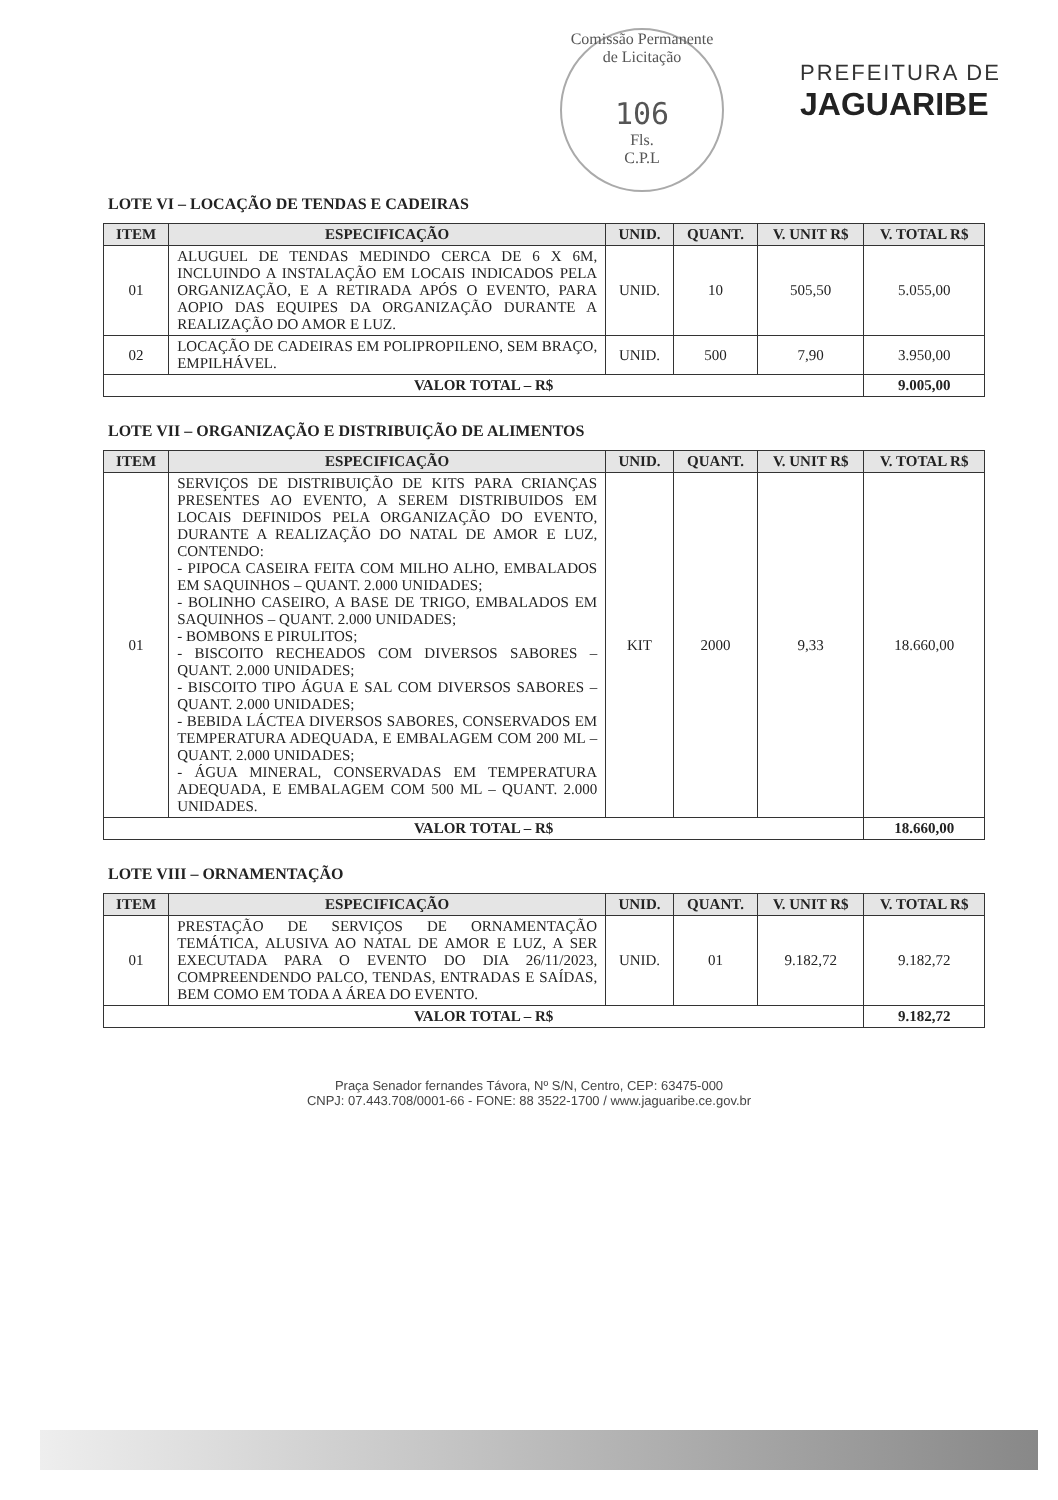Comissão Permanente de Licitação
106
Fls.
C.P.L
PREFEITURA DE
JAGUARIBE
LOTE VI – LOCAÇÃO DE TENDAS E CADEIRAS
| ITEM | ESPECIFICAÇÃO | UNID. | QUANT. | V. UNIT R$ | V. TOTAL R$ |
| --- | --- | --- | --- | --- | --- |
| 01 | ALUGUEL DE TENDAS MEDINDO CERCA DE 6 X 6M, INCLUINDO A INSTALAÇÃO EM LOCAIS INDICADOS PELA ORGANIZAÇÃO, E A RETIRADA APÓS O EVENTO, PARA AOPIO DAS EQUIPES DA ORGANIZAÇÃO DURANTE A REALIZAÇÃO DO AMOR E LUZ. | UNID. | 10 | 505,50 | 5.055,00 |
| 02 | LOCAÇÃO DE CADEIRAS EM POLIPROPILENO, SEM BRAÇO, EMPILHÁVEL. | UNID. | 500 | 7,90 | 3.950,00 |
| VALOR TOTAL – R$ | | | | | 9.005,00 |
LOTE VII – ORGANIZAÇÃO E DISTRIBUIÇÃO DE ALIMENTOS
| ITEM | ESPECIFICAÇÃO | UNID. | QUANT. | V. UNIT R$ | V. TOTAL R$ |
| --- | --- | --- | --- | --- | --- |
| 01 | SERVIÇOS DE DISTRIBUIÇÃO DE KITS PARA CRIANÇAS PRESENTES AO EVENTO, A SEREM DISTRIBUIDOS EM LOCAIS DEFINIDOS PELA ORGANIZAÇÃO DO EVENTO, DURANTE A REALIZAÇÃO DO NATAL DE AMOR E LUZ, CONTENDO: - PIPOCA CASEIRA FEITA COM MILHO ALHO, EMBALADOS EM SAQUINHOS – QUANT. 2.000 UNIDADES; - BOLINHO CASEIRO, A BASE DE TRIGO, EMBALADOS EM SAQUINHOS – QUANT. 2.000 UNIDADES; - BOMBONS E PIRULITOS; - BISCOITO RECHEADOS COM DIVERSOS SABORES – QUANT. 2.000 UNIDADES; - BISCOITO TIPO ÁGUA E SAL COM DIVERSOS SABORES – QUANT. 2.000 UNIDADES; - BEBIDA LÁCTEA DIVERSOS SABORES, CONSERVADOS EM TEMPERATURA ADEQUADA, E EMBALAGEM COM 200 ML – QUANT. 2.000 UNIDADES; - ÁGUA MINERAL, CONSERVADAS EM TEMPERATURA ADEQUADA, E EMBALAGEM COM 500 ML – QUANT. 2.000 UNIDADES. | KIT | 2000 | 9,33 | 18.660,00 |
| VALOR TOTAL – R$ | | | | | 18.660,00 |
LOTE VIII – ORNAMENTAÇÃO
| ITEM | ESPECIFICAÇÃO | UNID. | QUANT. | V. UNIT R$ | V. TOTAL R$ |
| --- | --- | --- | --- | --- | --- |
| 01 | PRESTAÇÃO DE SERVIÇOS DE ORNAMENTAÇÃO TEMÁTICA, ALUSIVA AO NATAL DE AMOR E LUZ, A SER EXECUTADA PARA O EVENTO DO DIA 26/11/2023, COMPREENDENDO PALCO, TENDAS, ENTRADAS E SAÍDAS, BEM COMO EM TODA A ÁREA DO EVENTO. | UNID. | 01 | 9.182,72 | 9.182,72 |
| VALOR TOTAL – R$ | | | | | 9.182,72 |
Praça Senador fernandes Távora, Nº S/N, Centro, CEP: 63475-000
CNPJ: 07.443.708/0001-66 - FONE: 88 3522-1700 / www.jaguaribe.ce.gov.br